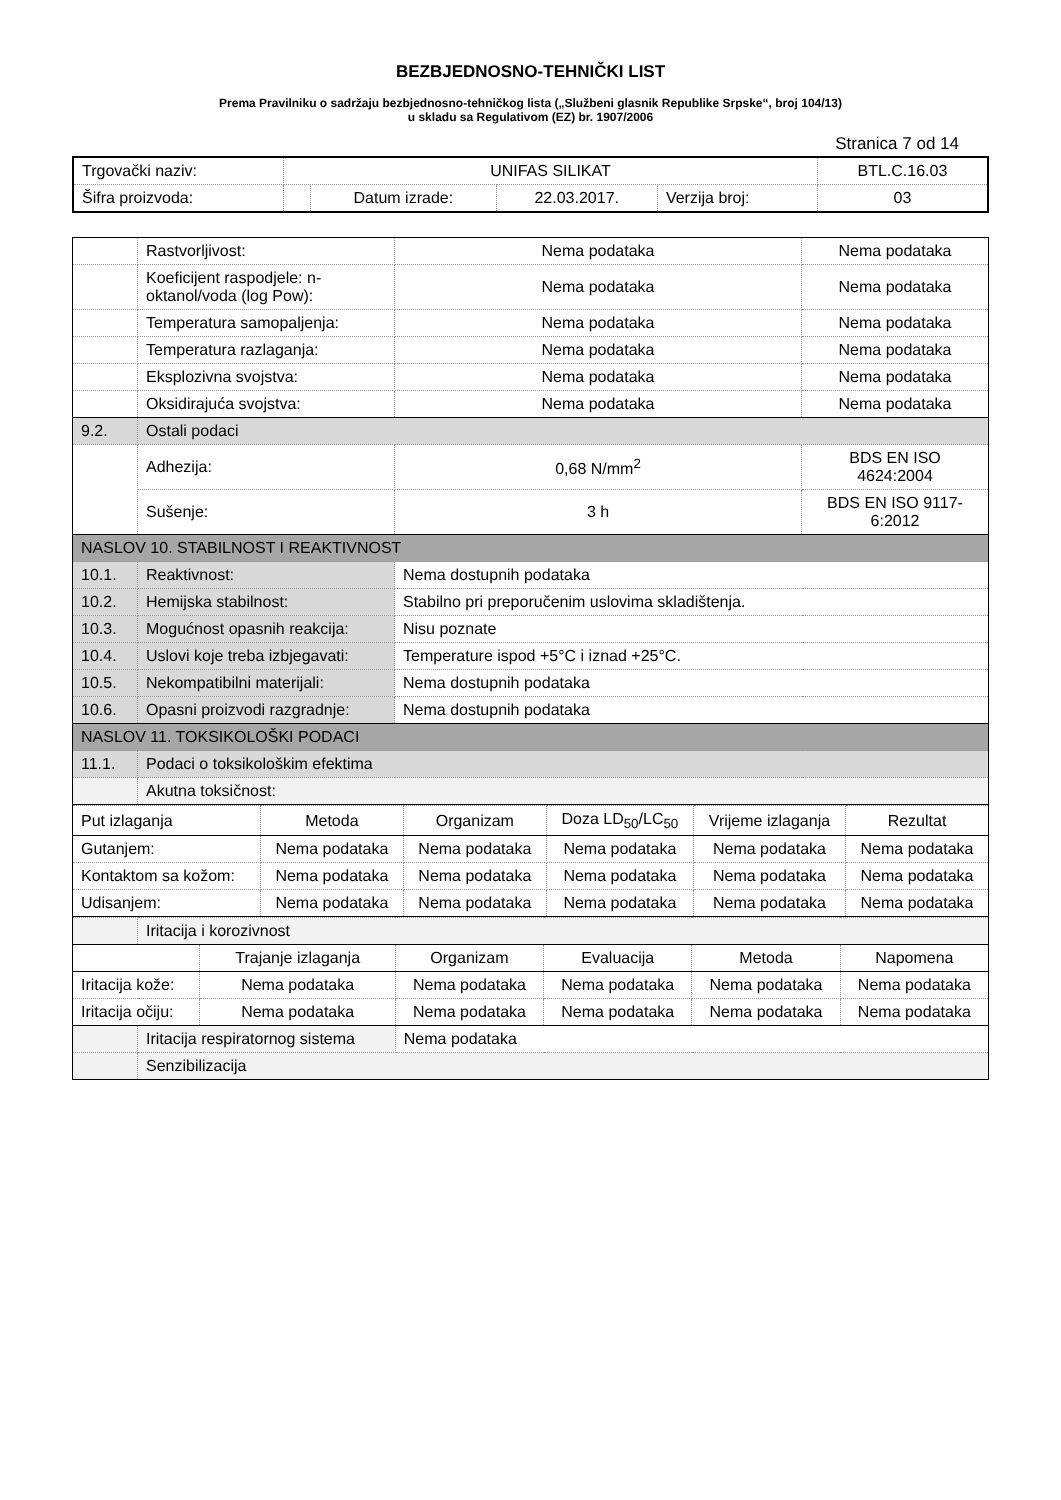BEZBJEDNOSNO-TEHNIČKI LIST
Prema Pravilniku o sadržaju bezbjednosno-tehničkog lista („Službeni glasnik Republike Srpske“, broj 104/13)
u skladu sa Regulativom (EZ) br. 1907/2006
Stranica 7 od 14
| Trgovački naziv: | UNIFAS SILIKAT | | | | BTL.C.16.03 |
| Šifra proizvoda: | | Datum izrade: | 22.03.2017. | Verzija broj: | 03 |
| | Rastvorljivost: | Nema podataka | Nema podataka |
| | Koeficijent raspodjele: n-oktanol/voda (log Pow): | Nema podataka | Nema podataka |
| | Temperatura samopaljenja: | Nema podataka | Nema podataka |
| | Temperatura razlaganja: | Nema podataka | Nema podataka |
| | Eksplozivna svojstva: | Nema podataka | Nema podataka |
| | Oksidirajuća svojstva: | Nema podataka | Nema podataka |
| 9.2. | Ostali podaci | | |
| | Adhezija: | 0,68 N/mm<sup>2</sup> | BDS EN ISO 4624:2004 |
| | Sušenje: | 3 h | BDS EN ISO 9117-6:2012 |
| NASLOV 10. STABILNOST I REAKTIVNOST | | | |
| 10.1. | Reaktivnost: | Nema dostupnih podataka | |
| 10.2. | Hemijska stabilnost: | Stabilno pri preporučenim uslovima skladištenja. | |
| 10.3. | Mogućnost opasnih reakcija: | Nisu poznate | |
| 10.4. | Uslovi koje treba izbjegavati: | Temperature ispod +5°C i iznad +25°C. | |
| 10.5. | Nekompatibilni materijali: | Nema dostupnih podataka | |
| 10.6. | Opasni proizvodi razgradnje: | Nema dostupnih podataka | |
| NASLOV 11. TOKSIKOLOŠKI PODACI | | | |
| 11.1. | Podaci o toksikološkim efektima | | |
| | Akutna toksičnost: | | |
| Put izlaganja | Metoda | Organizam | Doza LD<sub>50</sub>/LC<sub>50</sub> | Vrijeme izlaganja | Rezultat |
| Gutanjem: | Nema podataka | Nema podataka | Nema podataka | Nema podataka | Nema podataka |
| Kontaktom sa kožom: | Nema podataka | Nema podataka | Nema podataka | Nema podataka | Nema podataka |
| Udisanjem: | Nema podataka | Nema podataka | Nema podataka | Nema podataka | Nema podataka |
| | Iritacija i korozivnost | | | | | |
| | | Trajanje izlaganja | Organizam | Evaluacija | Metoda | Napomena |
| Iritacija kože: | | Nema podataka | Nema podataka | Nema podataka | Nema podataka | Nema podataka |
| Iritacija očiju: | | Nema podataka | Nema podataka | Nema podataka | Nema podataka | Nema podataka |
| | Iritacija respiratornog sistema | | Nema podataka | | | |
| | Senzibilizacija | | | | | |